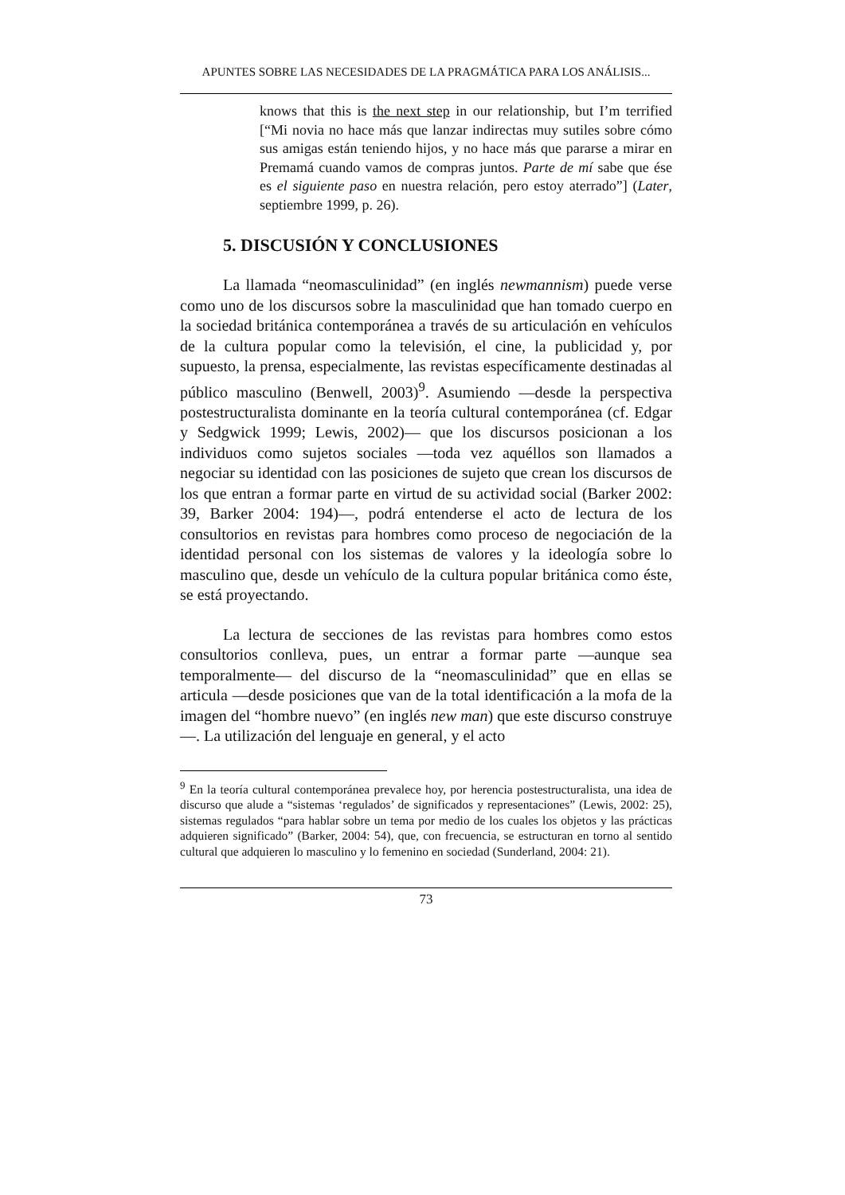APUNTES SOBRE LAS NECESIDADES DE LA PRAGMÁTICA PARA LOS ANÁLISIS...
knows that this is the next step in our relationship, but I’m terrified [“Mi novia no hace más que lanzar indirectas muy sutiles sobre cómo sus amigas están teniendo hijos, y no hace más que pararse a mirar en Premamá cuando vamos de compras juntos. Parte de mí sabe que ése es el siguiente paso en nuestra relación, pero estoy aterrado”] (Later, septiembre 1999, p. 26).
5. DISCUSIÓN Y CONCLUSIONES
La llamada “neomasculinidad” (en inglés newmannism) puede verse como uno de los discursos sobre la masculinidad que han tomado cuerpo en la sociedad británica contemporánea a través de su articulación en vehículos de la cultura popular como la televisión, el cine, la publicidad y, por supuesto, la prensa, especialmente, las revistas específicamente destinadas al público masculino (Benwell, 2003)<sup>9</sup>. Asumiendo —desde la perspectiva postestructuralista dominante en la teoría cultural contemporánea (cf. Edgar y Sedgwick 1999; Lewis, 2002)— que los discursos posicionan a los individuos como sujetos sociales —toda vez aquéllos son llamados a negociar su identidad con las posiciones de sujeto que crean los discursos de los que entran a formar parte en virtud de su actividad social (Barker 2002: 39, Barker 2004: 194)—, podrá entenderse el acto de lectura de los consultorios en revistas para hombres como proceso de negociación de la identidad personal con los sistemas de valores y la ideología sobre lo masculino que, desde un vehículo de la cultura popular británica como éste, se está proyectando.
La lectura de secciones de las revistas para hombres como estos consultorios conlleva, pues, un entrar a formar parte —aunque sea temporalmente— del discurso de la “neomasculinidad” que en ellas se articula —desde posiciones que van de la total identificación a la mofa de la imagen del “hombre nuevo” (en inglés new man) que este discurso construye—. La utilización del lenguaje en general, y el acto
<sup>9</sup> En la teoría cultural contemporánea prevalece hoy, por herencia postestructuralista, una idea de discurso que alude a “sistemas ‘regulados’ de significados y representaciones” (Lewis, 2002: 25), sistemas regulados “para hablar sobre un tema por medio de los cuales los objetos y las prácticas adquieren significado” (Barker, 2004: 54), que, con frecuencia, se estructuran en torno al sentido cultural que adquieren lo masculino y lo femenino en sociedad (Sunderland, 2004: 21).
73